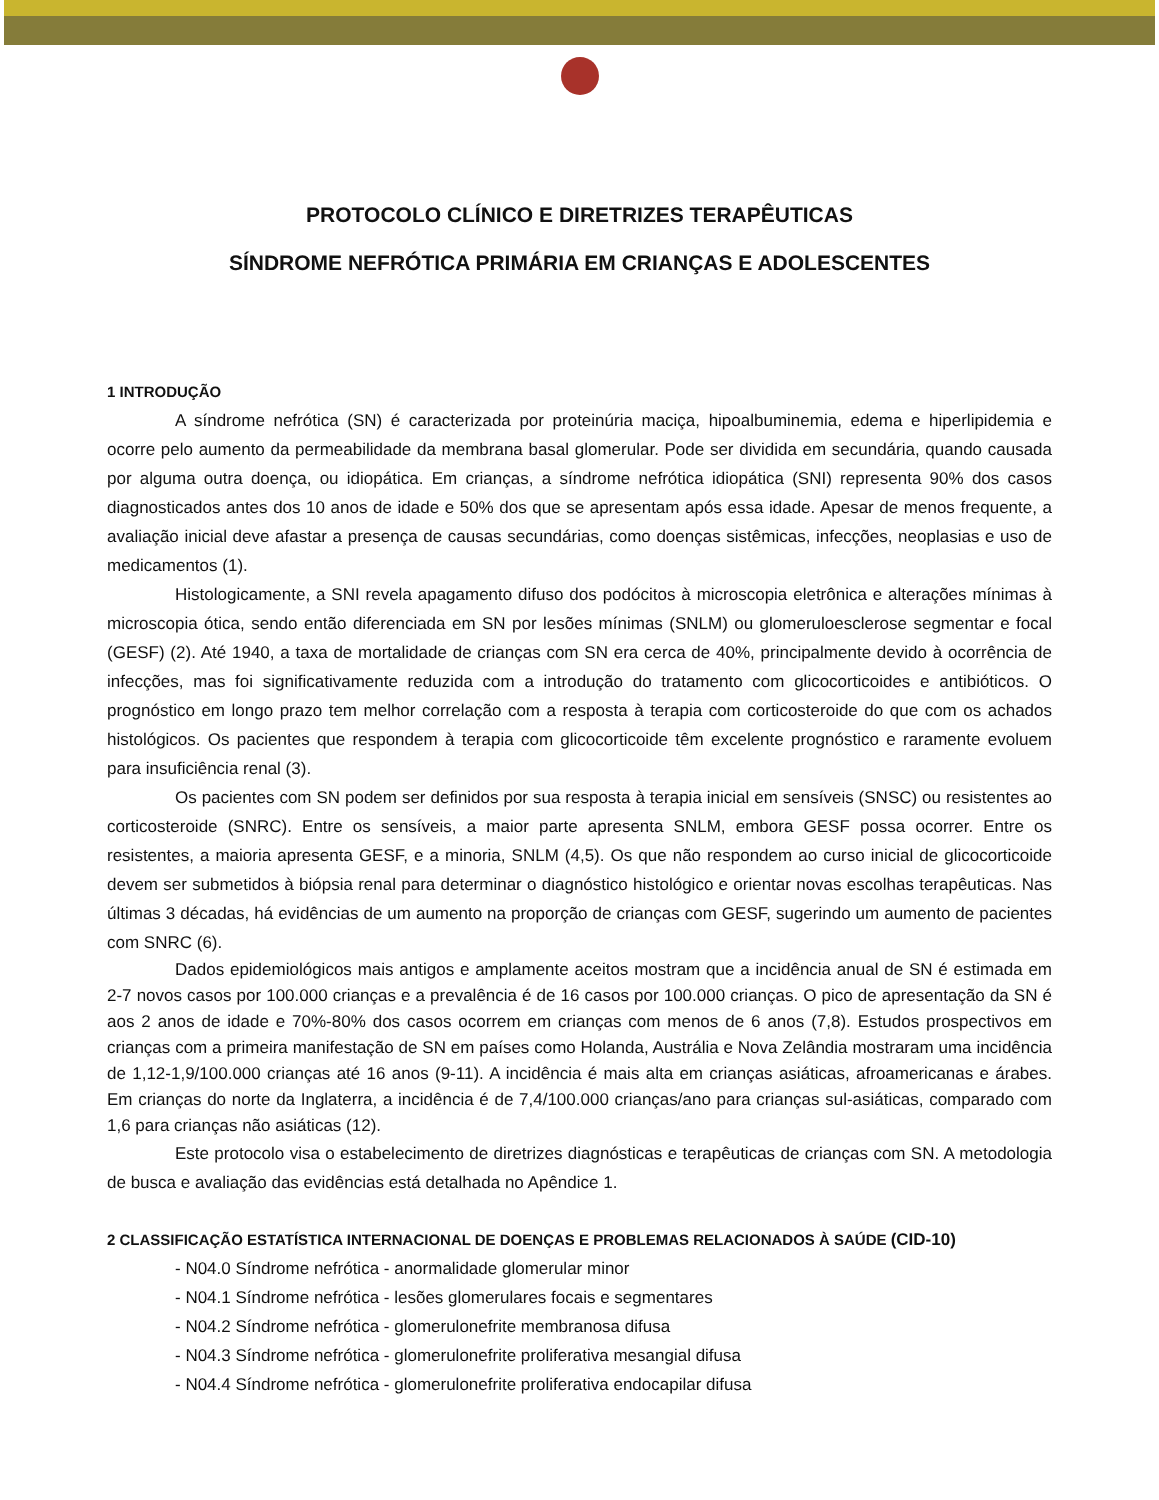PROTOCOLO CLÍNICO E DIRETRIZES TERAPÊUTICAS
SÍNDROME NEFRÓTICA PRIMÁRIA EM CRIANÇAS E ADOLESCENTES
1 INTRODUÇÃO
A síndrome nefrótica (SN) é caracterizada por proteinúria maciça, hipoalbuminemia, edema e hiperlipidemia e ocorre pelo aumento da permeabilidade da membrana basal glomerular. Pode ser dividida em secundária, quando causada por alguma outra doença, ou idiopática. Em crianças, a síndrome nefrótica idiopática (SNI) representa 90% dos casos diagnosticados antes dos 10 anos de idade e 50% dos que se apresentam após essa idade. Apesar de menos frequente, a avaliação inicial deve afastar a presença de causas secundárias, como doenças sistêmicas, infecções, neoplasias e uso de medicamentos (1).
Histologicamente, a SNI revela apagamento difuso dos podócitos à microscopia eletrônica e alterações mínimas à microscopia ótica, sendo então diferenciada em SN por lesões mínimas (SNLM) ou glomeruloesclerose segmentar e focal (GESF) (2). Até 1940, a taxa de mortalidade de crianças com SN era cerca de 40%, principalmente devido à ocorrência de infecções, mas foi significativamente reduzida com a introdução do tratamento com glicocorticoides e antibióticos. O prognóstico em longo prazo tem melhor correlação com a resposta à terapia com corticosteroide do que com os achados histológicos. Os pacientes que respondem à terapia com glicocorticoide têm excelente prognóstico e raramente evoluem para insuficiência renal (3).
Os pacientes com SN podem ser definidos por sua resposta à terapia inicial em sensíveis (SNSC) ou resistentes ao corticosteroide (SNRC). Entre os sensíveis, a maior parte apresenta SNLM, embora GESF possa ocorrer. Entre os resistentes, a maioria apresenta GESF, e a minoria, SNLM (4,5). Os que não respondem ao curso inicial de glicocorticoide devem ser submetidos à biópsia renal para determinar o diagnóstico histológico e orientar novas escolhas terapêuticas. Nas últimas 3 décadas, há evidências de um aumento na proporção de crianças com GESF, sugerindo um aumento de pacientes com SNRC (6).
Dados epidemiológicos mais antigos e amplamente aceitos mostram que a incidência anual de SN é estimada em 2-7 novos casos por 100.000 crianças e a prevalência é de 16 casos por 100.000 crianças. O pico de apresentação da SN é aos 2 anos de idade e 70%-80% dos casos ocorrem em crianças com menos de 6 anos (7,8). Estudos prospectivos em crianças com a primeira manifestação de SN em países como Holanda, Austrália e Nova Zelândia mostraram uma incidência de 1,12-1,9/100.000 crianças até 16 anos (9-11). A incidência é mais alta em crianças asiáticas, afroamericanas e árabes. Em crianças do norte da Inglaterra, a incidência é de 7,4/100.000 crianças/ano para crianças sul-asiáticas, comparado com 1,6 para crianças não asiáticas (12).
Este protocolo visa o estabelecimento de diretrizes diagnósticas e terapêuticas de crianças com SN. A metodologia de busca e avaliação das evidências está detalhada no Apêndice 1.
2 CLASSIFICAÇÃO ESTATÍSTICA INTERNACIONAL DE DOENÇAS E PROBLEMAS RELACIONADOS À SAÚDE (CID-10)
- N04.0 Síndrome nefrótica - anormalidade glomerular minor
- N04.1 Síndrome nefrótica - lesões glomerulares focais e segmentares
- N04.2 Síndrome nefrótica - glomerulonefrite membranosa difusa
- N04.3 Síndrome nefrótica - glomerulonefrite proliferativa mesangial difusa
- N04.4 Síndrome nefrótica - glomerulonefrite proliferativa endocapilar difusa